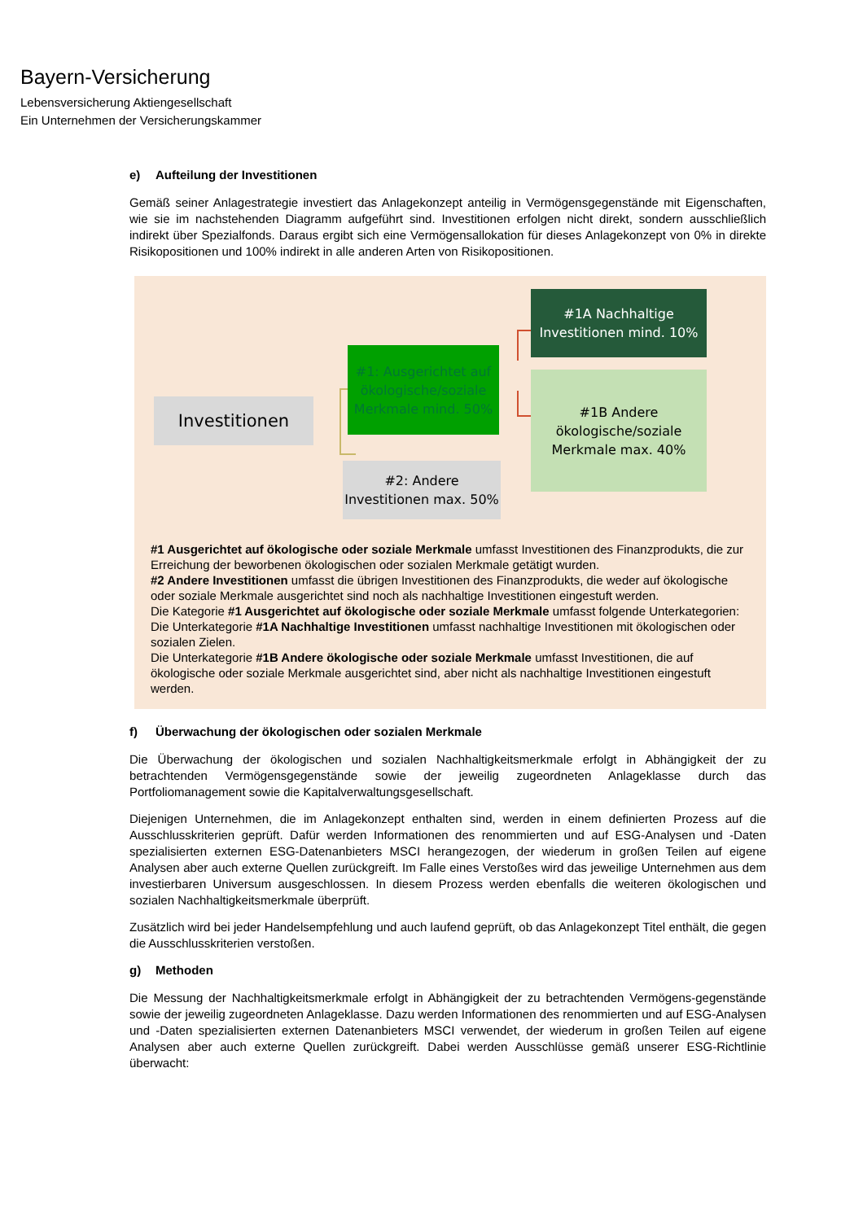Bayern-Versicherung
Lebensversicherung Aktiengesellschaft
Ein Unternehmen der Versicherungskammer
e) Aufteilung der Investitionen
Gemäß seiner Anlagestrategie investiert das Anlagekonzept anteilig in Vermögensgegenstände mit Eigenschaften, wie sie im nachstehenden Diagramm aufgeführt sind. Investitionen erfolgen nicht direkt, sondern ausschließlich indirekt über Spezialfonds. Daraus ergibt sich eine Vermögensallokation für dieses Anlagekonzept von 0% in direkte Risikopositionen und 100% indirekt in alle anderen Arten von Risikopositionen.
Investitionen
#1: Ausgerichtet auf ökologische/soziale Merkmale mind. 50%
#2: Andere Investitionen max. 50%
#1A Nachhaltige Investitionen mind. 10%
#1B Andere ökologische/soziale Merkmale max. 40%
#1 Ausgerichtet auf ökologische oder soziale Merkmale umfasst Investitionen des Finanzprodukts, die zur Erreichung der beworbenen ökologischen oder sozialen Merkmale getätigt wurden.
#2 Andere Investitionen umfasst die übrigen Investitionen des Finanzprodukts, die weder auf ökologische oder soziale Merkmale ausgerichtet sind noch als nachhaltige Investitionen eingestuft werden.
Die Kategorie #1 Ausgerichtet auf ökologische oder soziale Merkmale umfasst folgende Unterkategorien:
Die Unterkategorie #1A Nachhaltige Investitionen umfasst nachhaltige Investitionen mit ökologischen oder sozialen Zielen.
Die Unterkategorie #1B Andere ökologische oder soziale Merkmale umfasst Investitionen, die auf ökologische oder soziale Merkmale ausgerichtet sind, aber nicht als nachhaltige Investitionen eingestuft werden.
f) Überwachung der ökologischen oder sozialen Merkmale
Die Überwachung der ökologischen und sozialen Nachhaltigkeitsmerkmale erfolgt in Abhängigkeit der zu betrachtenden Vermögensgegenstände sowie der jeweilig zugeordneten Anlageklasse durch das Portfoliomanagement sowie die Kapitalverwaltungsgesellschaft.
Diejenigen Unternehmen, die im Anlagekonzept enthalten sind, werden in einem definierten Prozess auf die Ausschlusskriterien geprüft. Dafür werden Informationen des renommierten und auf ESG-Analysen und -Daten spezialisierten externen ESG-Datenanbieters MSCI herangezogen, der wiederum in großen Teilen auf eigene Analysen aber auch externe Quellen zurückgreift. Im Falle eines Verstoßes wird das jeweilige Unternehmen aus dem investierbaren Universum ausgeschlossen. In diesem Prozess werden ebenfalls die weiteren ökologischen und sozialen Nachhaltigkeitsmerkmale überprüft.
Zusätzlich wird bei jeder Handelsempfehlung und auch laufend geprüft, ob das Anlagekonzept Titel enthält, die gegen die Ausschlusskriterien verstoßen.
g) Methoden
Die Messung der Nachhaltigkeitsmerkmale erfolgt in Abhängigkeit der zu betrachtenden Vermögens-gegenstände sowie der jeweilig zugeordneten Anlageklasse. Dazu werden Informationen des renommierten und auf ESG-Analysen und -Daten spezialisierten externen Datenanbieters MSCI verwendet, der wiederum in großen Teilen auf eigene Analysen aber auch externe Quellen zurückgreift. Dabei werden Ausschlüsse gemäß unserer ESG-Richtlinie überwacht: